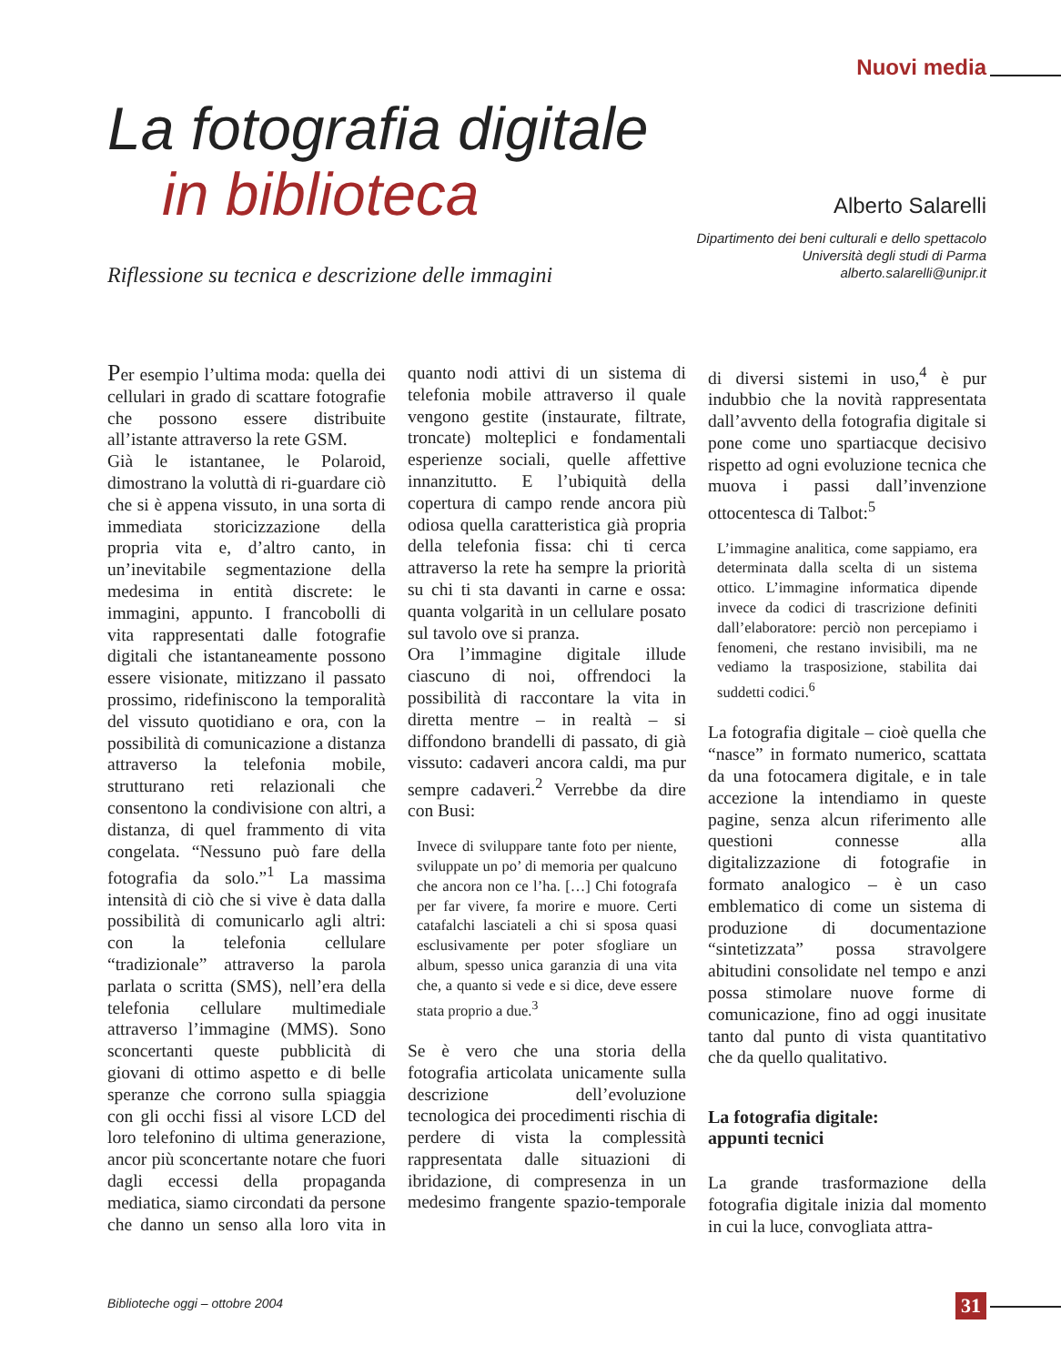Nuovi media
La fotografia digitale
in biblioteca
Riflessione su tecnica e descrizione delle immagini
Alberto Salarelli
Dipartimento dei beni culturali e dello spettacolo
Università degli studi di Parma
alberto.salarelli@unipr.it
Per esempio l’ultima moda: quella dei cellulari in grado di scattare fotografie che possono essere distribuite all’istante attraverso la rete GSM.
Già le istantanee, le Polaroid, dimostrano la voluttà di ri-guardare ciò che si è appena vissuto, in una sorta di immediata storicizzazione della propria vita e, d’altro canto, in un’inevitabile segmentazione della medesima in entità discrete: le immagini, appunto. I francobolli di vita rappresentati dalle fotografie digitali che istantaneamente possono essere visionate, mitizzano il passato prossimo, ridefiniscono la temporalità del vissuto quotidiano e ora, con la possibilità di comunicazione a distanza attraverso la telefonia mobile, strutturano reti relazionali che consentono la condivisione con altri, a distanza, di quel frammento di vita congelata. “Nessuno può fare della fotografia da solo.”<sup>1</sup> La massima intensità di ciò che si vive è data dalla possibilità di comunicarlo agli altri: con la telefonia cellulare “tradizionale” attraverso la parola parlata o scritta (SMS), nell’era della telefonia cellulare multimediale attraverso l’immagine (MMS). Sono sconcertanti queste pubblicità di giovani di ottimo aspetto e di belle speranze che corrono sulla spiaggia con gli occhi fissi al visore LCD del loro telefonino di ultima generazione, ancor più sconcertante notare che fuori dagli eccessi della propaganda mediatica, siamo circondati da persone che danno un senso alla loro vita in quanto nodi attivi di un sistema di telefonia mobile attraverso il quale vengono gestite (instaurate, filtrate, troncate) molteplici e fondamentali esperienze sociali, quelle affettive innanzitutto. E l’ubiquità della copertura di campo rende ancora più odiosa quella caratteristica già propria della telefonia fissa: chi ti cerca attraverso la rete ha sempre la priorità su chi ti sta davanti in carne e ossa: quanta volgarità in un cellulare posato sul tavolo ove si pranza.
Ora l’immagine digitale illude ciascuno di noi, offrendoci la possibilità di raccontare la vita in diretta mentre – in realtà – si diffondono brandelli di passato, di già vissuto: cadaveri ancora caldi, ma pur sempre cadaveri.<sup>2</sup> Verrebbe da dire con Busi:
Invece di sviluppare tante foto per niente, sviluppate un po’ di memoria per qualcuno che ancora non ce l’ha. […] Chi fotografa per far vivere, fa morire e muore. Certi catafalchi lasciateli a chi si sposa quasi esclusivamente per poter sfogliare un album, spesso unica garanzia di una vita che, a quanto si vede e si dice, deve essere stata proprio a due.<sup>3</sup>
Se è vero che una storia della fotografia articolata unicamente sulla descrizione dell’evoluzione tecnologica dei procedimenti rischia di perdere di vista la complessità rappresentata dalle situazioni di ibridazione, di compresenza in un medesimo frangente spazio-temporale di diversi sistemi in uso,<sup>4</sup> è pur indubbio che la novità rappresentata dall’avvento della fotografia digitale si pone come uno spartiacque decisivo rispetto ad ogni evoluzione tecnica che muova i passi dall’invenzione ottocentesca di Talbot:<sup>5</sup>
L’immagine analitica, come sappiamo, era determinata dalla scelta di un sistema ottico. L’immagine informatica dipende invece da codici di trascrizione definiti dall’elaboratore: perciò non percepiamo i fenomeni, che restano invisibili, ma ne vediamo la trasposizione, stabilita dai suddetti codici.<sup>6</sup>
La fotografia digitale – cioè quella che “nasce” in formato numerico, scattata da una fotocamera digitale, e in tale accezione la intendiamo in queste pagine, senza alcun riferimento alle questioni connesse alla digitalizzazione di fotografie in formato analogico – è un caso emblematico di come un sistema di produzione di documentazione “sintetizzata” possa stravolgere abitudini consolidate nel tempo e anzi possa stimolare nuove forme di comunicazione, fino ad oggi inusitate tanto dal punto di vista quantitativo che da quello qualitativo.
La fotografia digitale:
appunti tecnici
La grande trasformazione della fotografia digitale inizia dal momento in cui la luce, convogliata attra-
Biblioteche oggi – ottobre 2004
31